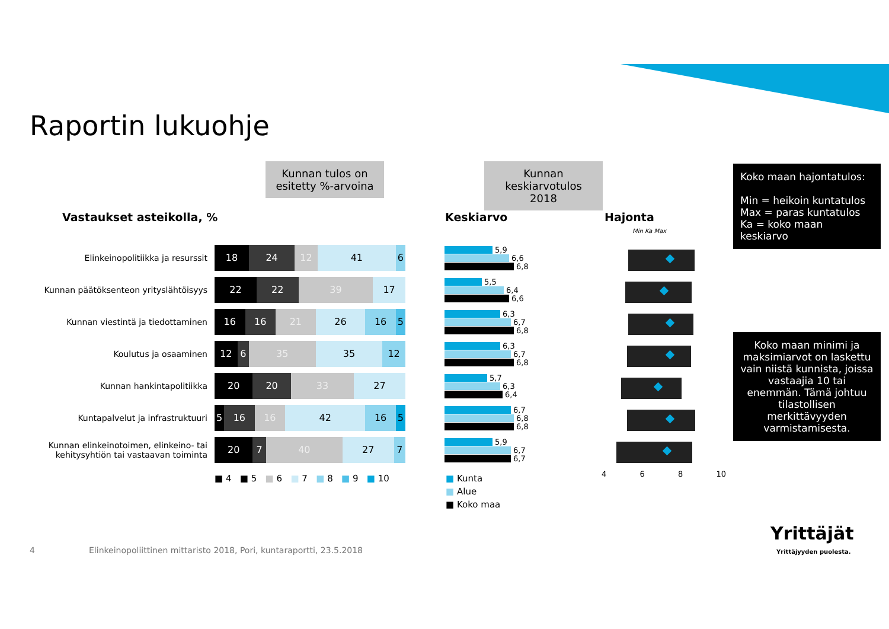Raportin lukuohje
Kunnan tulos on esitetty %-arvoina
Kunnan keskiarvotulos 2018
Koko maan hajontatulos:
Min = heikoin kuntatulos
Max = paras kuntatulos
Ka = koko maan keskiarvo
Koko maan minimi ja maksimiarvot on laskettu vain niistä kunnista, joissa vastaajia 10 tai enemmän. Tämä johtuu tilastollisen merkittävyyden varmistamisesta.
Vastaukset asteikolla, % Keskiarvo Hajonta
Min Ka Max
Elinkeinopolitiikka ja resurssit
18 24 12 41 6
5,9
6,6
6,8
Kunnan päätöksenteon yrityslähtöisyys
22 22 39 17
5,5
6,4
6,6
Kunnan viestintä ja tiedottaminen
16 16 21 26 16 5
6,3
6,7
6,8
Koulutus ja osaaminen
12 6 35 35 12
6,3
6,7
6,8
Kunnan hankintapolitiikka
20 20 33 27
5,7
6,3
6,4
Kuntapalvelut ja infrastruktuuri
5 16 16 42 16 5
6,7
6,8
6,8
Kunnan elinkeinotoimen, elinkeino- tai kehitysyhtiön tai vastaavan toiminta
20 7 40 27 7
5,9
6,7
6,7
■ 4 ■ 5 ■ 6 ■ 7 ■ 8 ■ 9 ■ 10
■ Kunta
■ Alue
■ Koko maa
4 6 8 10
4
Elinkeinopoliittinen mittaristo 2018, Pori, kuntaraportti, 23.5.2018
Yrittäjät
Yrittäjyyden puolesta.